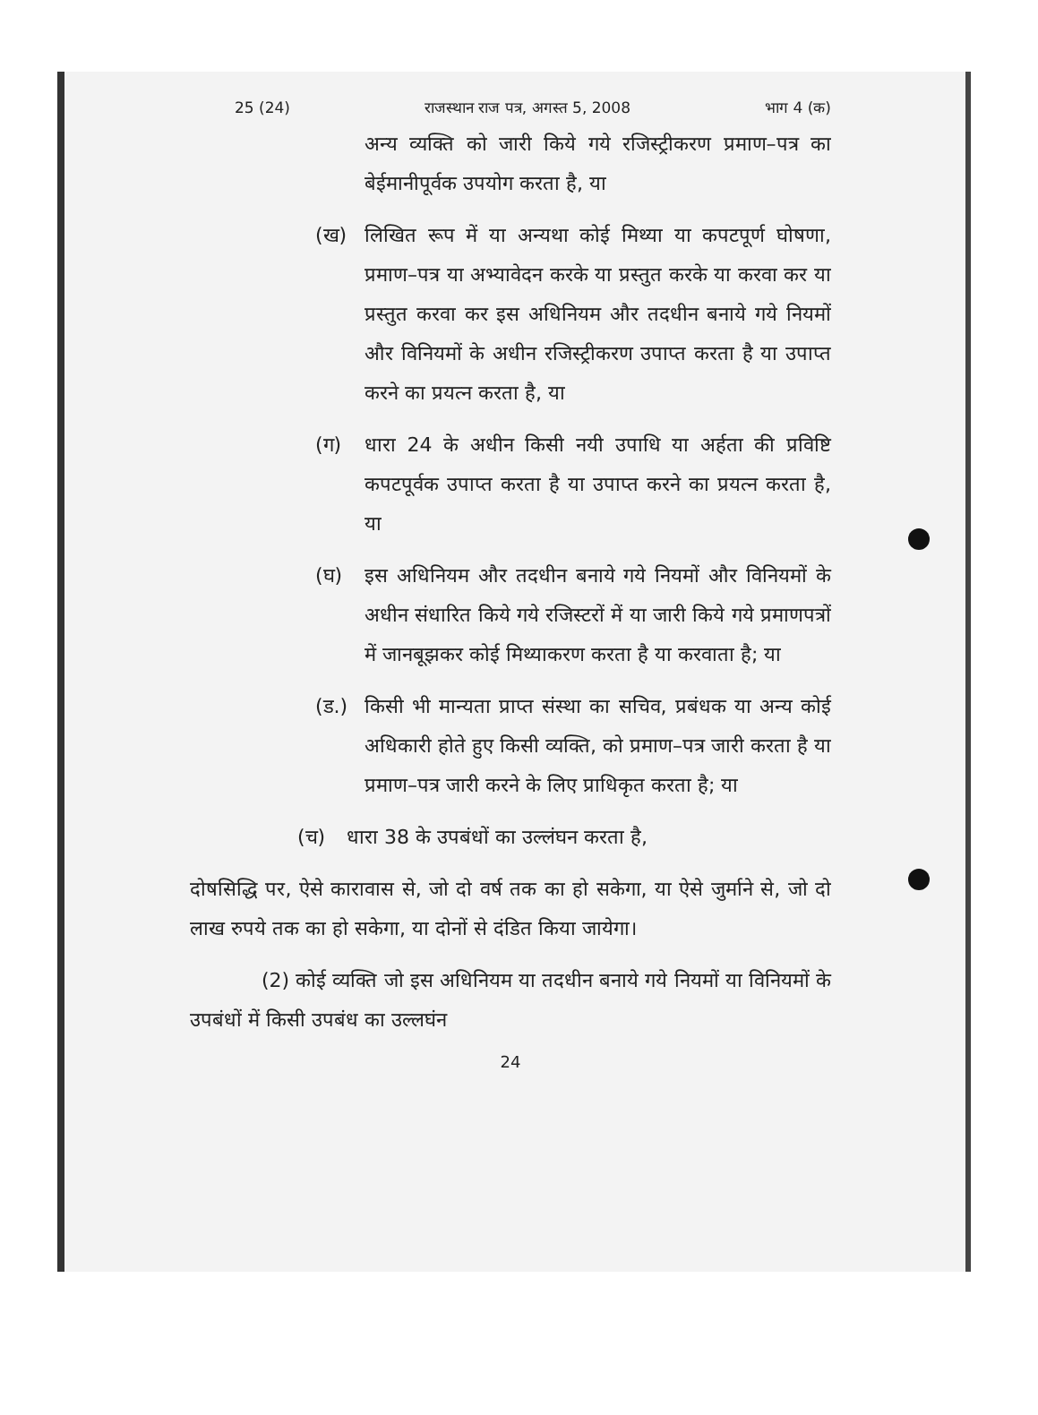25 (24) राजस्थान राज पत्र, अगस्त 5, 2008 भाग 4 (क)
अन्य व्यक्ति को जारी किये गये रजिस्ट्रीकरण प्रमाण–पत्र का बेईमानीपूर्वक उपयोग करता है, या
(ख) लिखित रूप में या अन्यथा कोई मिथ्या या कपटपूर्ण घोषणा, प्रमाण–पत्र या अभ्यावेदन करके या प्रस्तुत करके या करवा कर या प्रस्तुत करवा कर इस अधिनियम और तदधीन बनाये गये नियमों और विनियमों के अधीन रजिस्ट्रीकरण उपाप्त करता है या उपाप्त करने का प्रयत्न करता है, या
(ग) धारा 24 के अधीन किसी नयी उपाधि या अर्हता की प्रविष्टि कपटपूर्वक उपाप्त करता है या उपाप्त करने का प्रयत्न करता है, या
(घ) इस अधिनियम और तदधीन बनाये गये नियमों और विनियमों के अधीन संधारित किये गये रजिस्टरों में या जारी किये गये प्रमाणपत्रों में जानबूझकर कोई मिथ्याकरण करता है या करवाता है; या
(ड.) किसी भी मान्यता प्राप्त संस्था का सचिव, प्रबंधक या अन्य कोई अधिकारी होते हुए किसी व्यक्ति, को प्रमाण–पत्र जारी करता है या प्रमाण–पत्र जारी करने के लिए प्राधिकृत करता है; या
(च) धारा 38 के उपबंधों का उल्लंघन करता है,
दोषसिद्धि पर, ऐसे कारावास से, जो दो वर्ष तक का हो सकेगा, या ऐसे जुर्माने से, जो दो लाख रुपये तक का हो सकेगा, या दोनों से दंडित किया जायेगा।
(2) कोई व्यक्ति जो इस अधिनियम या तदधीन बनाये गये नियमों या विनियमों के उपबंधों में किसी उपबंध का उल्लघंन
24